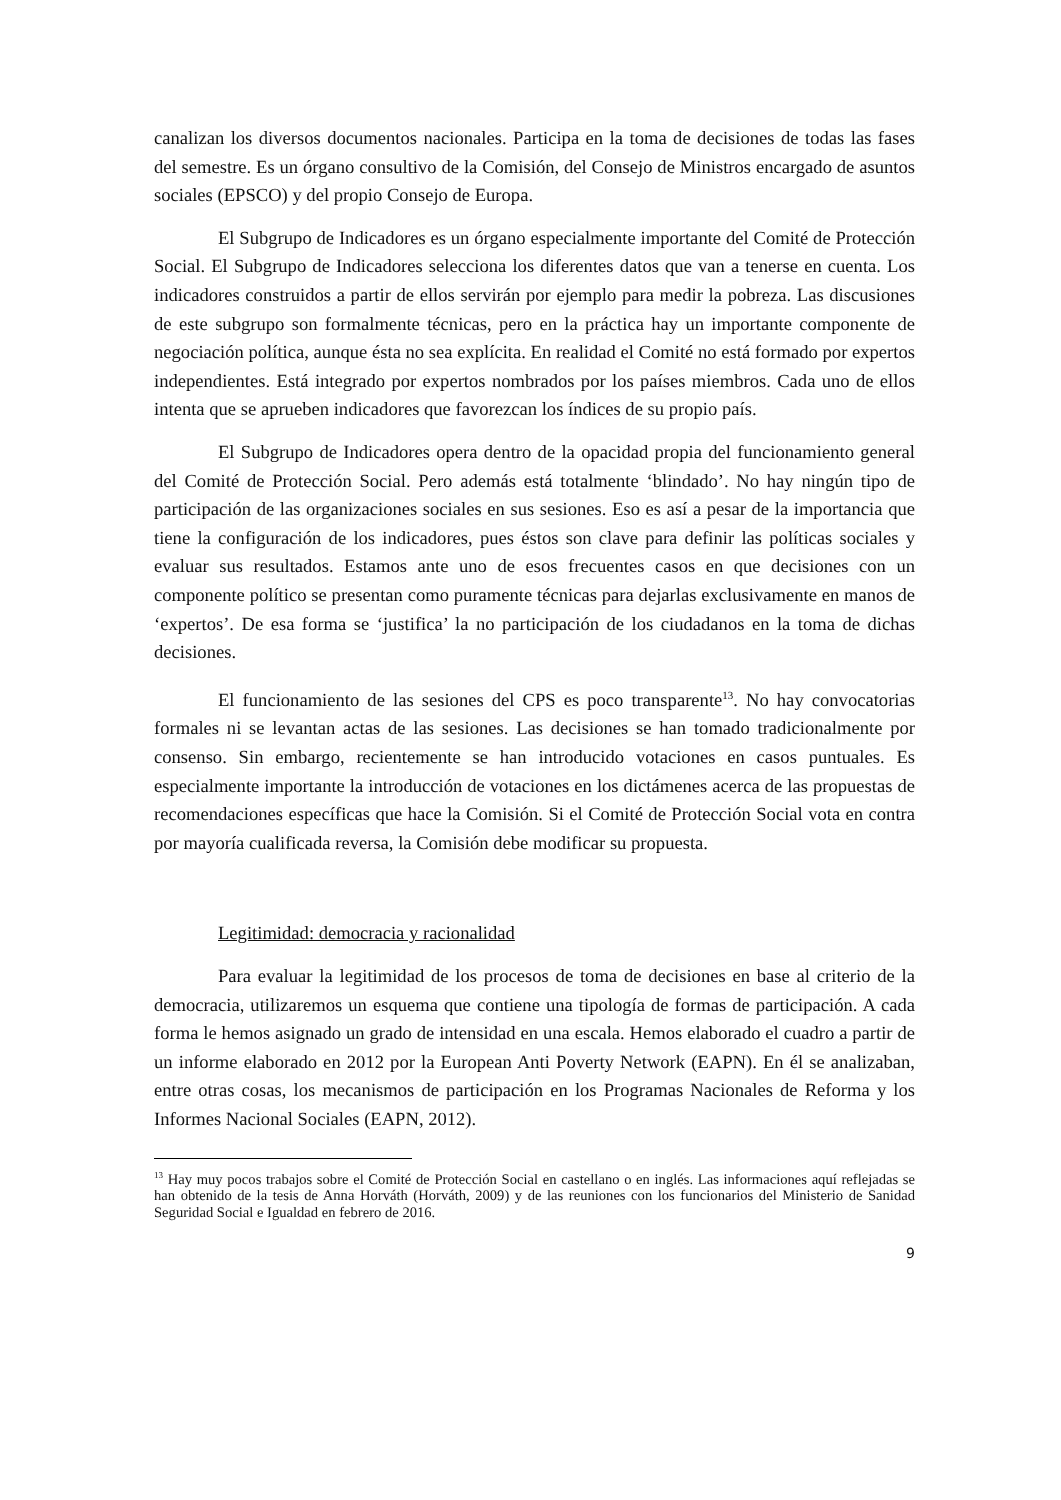canalizan los diversos documentos nacionales. Participa en la toma de decisiones de todas las fases del semestre. Es un órgano consultivo de la Comisión, del Consejo de Ministros encargado de asuntos sociales (EPSCO) y del propio Consejo de Europa.
El Subgrupo de Indicadores es un órgano especialmente importante del Comité de Protección Social. El Subgrupo de Indicadores selecciona los diferentes datos que van a tenerse en cuenta. Los indicadores construidos a partir de ellos servirán por ejemplo para medir la pobreza. Las discusiones de este subgrupo son formalmente técnicas, pero en la práctica hay un importante componente de negociación política, aunque ésta no sea explícita. En realidad el Comité no está formado por expertos independientes. Está integrado por expertos nombrados por los países miembros. Cada uno de ellos intenta que se aprueben indicadores que favorezcan los índices de su propio país.
El Subgrupo de Indicadores opera dentro de la opacidad propia del funcionamiento general del Comité de Protección Social. Pero además está totalmente ‘blindado’. No hay ningún tipo de participación de las organizaciones sociales en sus sesiones. Eso es así a pesar de la importancia que tiene la configuración de los indicadores, pues éstos son clave para definir las políticas sociales y evaluar sus resultados. Estamos ante uno de esos frecuentes casos en que decisiones con un componente político se presentan como puramente técnicas para dejarlas exclusivamente en manos de ‘expertos’. De esa forma se ‘justifica’ la no participación de los ciudadanos en la toma de dichas decisiones.
El funcionamiento de las sesiones del CPS es poco transparente<sup>13</sup>. No hay convocatorias formales ni se levantan actas de las sesiones. Las decisiones se han tomado tradicionalmente por consenso. Sin embargo, recientemente se han introducido votaciones en casos puntuales. Es especialmente importante la introducción de votaciones en los dictámenes acerca de las propuestas de recomendaciones específicas que hace la Comisión. Si el Comité de Protección Social vota en contra por mayoría cualificada reversa, la Comisión debe modificar su propuesta.
Legitimidad: democracia y racionalidad
Para evaluar la legitimidad de los procesos de toma de decisiones en base al criterio de la democracia, utilizaremos un esquema que contiene una tipología de formas de participación. A cada forma le hemos asignado un grado de intensidad en una escala. Hemos elaborado el cuadro a partir de un informe elaborado en 2012 por la European Anti Poverty Network (EAPN). En él se analizaban, entre otras cosas, los mecanismos de participación en los Programas Nacionales de Reforma y los Informes Nacional Sociales (EAPN, 2012).
<sup>13</sup> Hay muy pocos trabajos sobre el Comité de Protección Social en castellano o en inglés. Las informaciones aquí reflejadas se han obtenido de la tesis de Anna Horváth (Horváth, 2009) y de las reuniones con los funcionarios del Ministerio de Sanidad Seguridad Social e Igualdad en febrero de 2016.
9